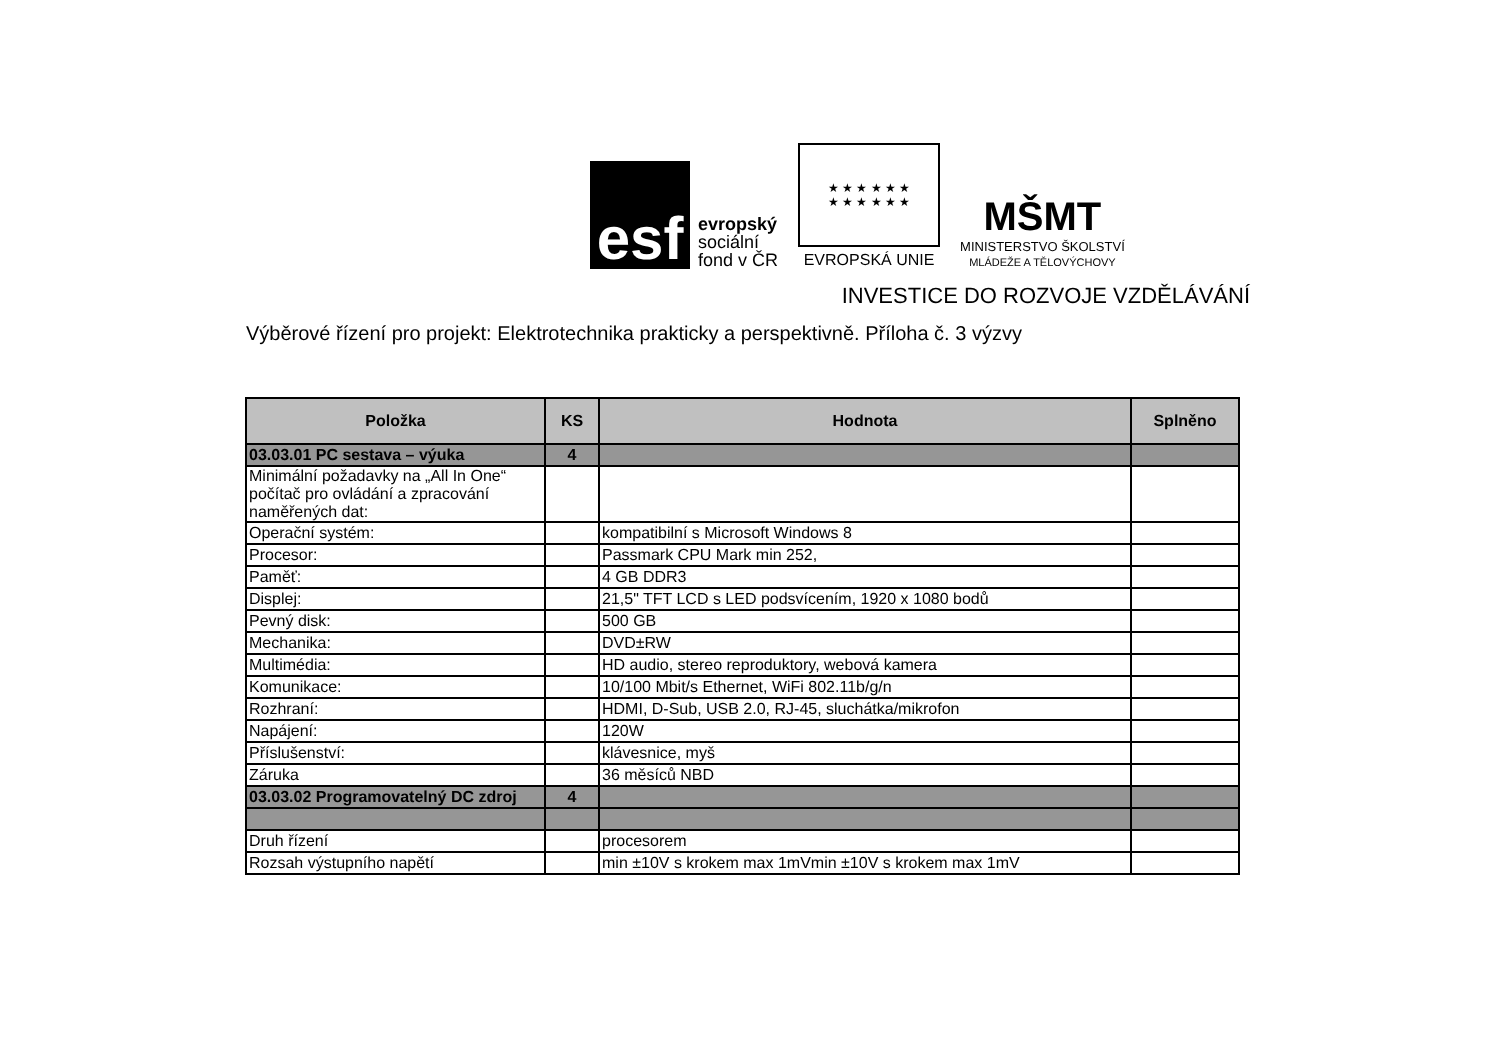esf
evropský
sociální
fond v ČR
★ ★ ★ ★ ★ ★
★ ★ ★ ★ ★ ★
EVROPSKÁ UNIE
MŠMT
MINISTERSTVO ŠKOLSTVÍ
MLÁDEŽE A TĚLOVÝCHOVY
INVESTICE DO ROZVOJE VZDĚLÁVÁNÍ
Výběrové řízení pro projekt: Elektrotechnika prakticky a perspektivně. Příloha č. 3 výzvy
| Položka | KS | Hodnota | Splněno |
| --- | --- | --- | --- |
| 03.03.01 PC sestava – výuka | 4 | | |
| Minimální požadavky na „All In One“ počítač pro ovládání a zpracování naměřených dat: | | | |
| Operační systém: | | kompatibilní s Microsoft Windows 8 | |
| Procesor: | | Passmark CPU Mark min 252, | |
| Paměť: | | 4 GB DDR3 | |
| Displej: | | 21,5" TFT LCD s LED podsvícením, 1920 x 1080 bodů | |
| Pevný disk: | | 500 GB | |
| Mechanika: | | DVD±RW | |
| Multimédia: | | HD audio, stereo reproduktory, webová kamera | |
| Komunikace: | | 10/100 Mbit/s Ethernet, WiFi 802.11b/g/n | |
| Rozhraní: | | HDMI, D-Sub, USB 2.0, RJ-45, sluchátka/mikrofon | |
| Napájení: | | 120W | |
| Příslušenství: | | klávesnice, myš | |
| Záruka | | 36 měsíců NBD | |
| 03.03.02 Programovatelný DC zdroj | 4 | | |
| Druh řízení | | procesorem | |
| Rozsah výstupního napětí | | min ±10V s krokem max 1mVmin ±10V s krokem max 1mV | |